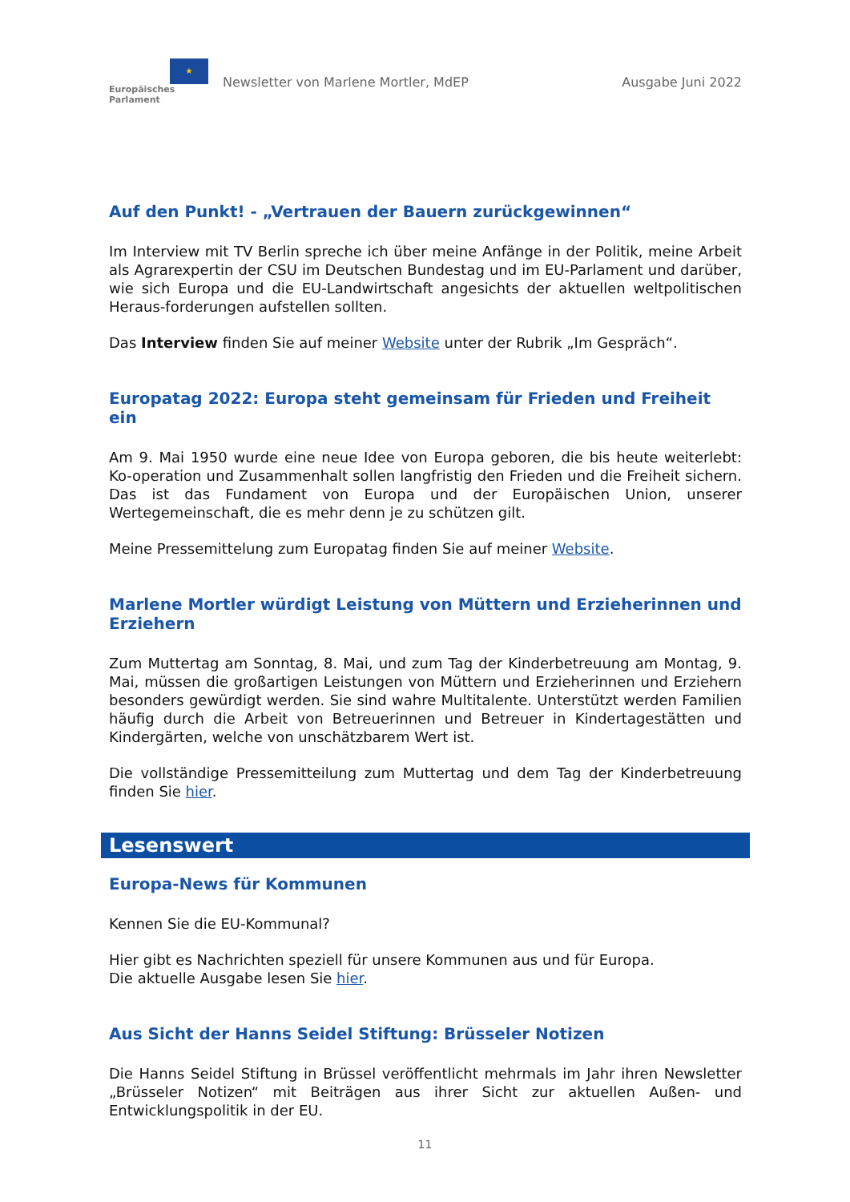★
Europäisches Parlament
Newsletter von Marlene Mortler, MdEP
Ausgabe Juni 2022
Auf den Punkt! - „Vertrauen der Bauern zurückgewinnen“
Im Interview mit TV Berlin spreche ich über meine Anfänge in der Politik, meine Arbeit als Agrarexpertin der CSU im Deutschen Bundestag und im EU-Parlament und darüber, wie sich Europa und die EU-Landwirtschaft angesichts der aktuellen weltpolitischen Heraus-forderungen aufstellen sollten.
Das Interview finden Sie auf meiner Website unter der Rubrik „Im Gespräch“.
Europatag 2022: Europa steht gemeinsam für Frieden und Freiheit ein
Am 9. Mai 1950 wurde eine neue Idee von Europa geboren, die bis heute weiterlebt: Ko-operation und Zusammenhalt sollen langfristig den Frieden und die Freiheit sichern. Das ist das Fundament von Europa und der Europäischen Union, unserer Wertegemeinschaft, die es mehr denn je zu schützen gilt.
Meine Pressemittelung zum Europatag finden Sie auf meiner Website.
Marlene Mortler würdigt Leistung von Müttern und Erzieherinnen und Erziehern
Zum Muttertag am Sonntag, 8. Mai, und zum Tag der Kinderbetreuung am Montag, 9. Mai, müssen die großartigen Leistungen von Müttern und Erzieherinnen und Erziehern besonders gewürdigt werden. Sie sind wahre Multitalente. Unterstützt werden Familien häufig durch die Arbeit von Betreuerinnen und Betreuer in Kindertagestätten und Kindergärten, welche von unschätzbarem Wert ist.
Die vollständige Pressemitteilung zum Muttertag und dem Tag der Kinderbetreuung finden Sie hier.
Lesenswert
Europa-News für Kommunen
Kennen Sie die EU-Kommunal?
Hier gibt es Nachrichten speziell für unsere Kommunen aus und für Europa.
Die aktuelle Ausgabe lesen Sie hier.
Aus Sicht der Hanns Seidel Stiftung: Brüsseler Notizen
Die Hanns Seidel Stiftung in Brüssel veröffentlicht mehrmals im Jahr ihren Newsletter „Brüsseler Notizen“ mit Beiträgen aus ihrer Sicht zur aktuellen Außen- und Entwicklungspolitik in der EU.
11